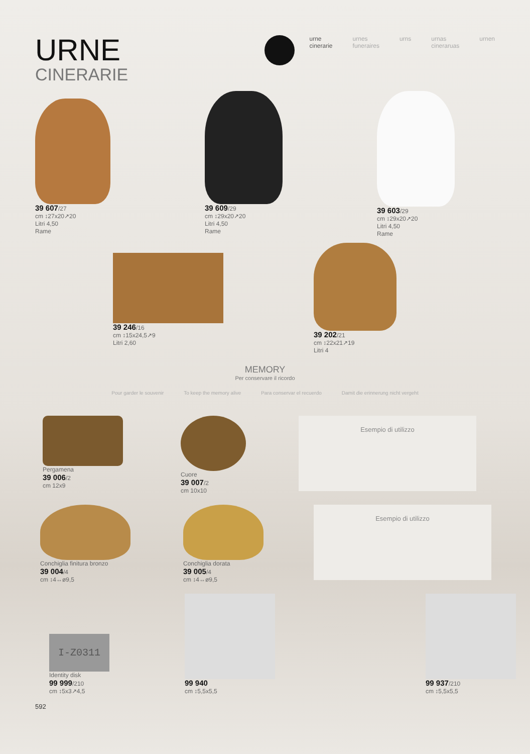URNE
CINERARIE
urne
cinerarie
urnes
funeraires
urns urnas
cineraruas
urnen
39 607/27
cm ↕27x20↗20
Litri 4,50
Rame
39 609/29
cm ↕29x20↗20
Litri 4,50
Rame
39 603/29
cm ↕29x20↗20
Litri 4,50
Rame
39 246/16
cm ↕15x24,5↗9
Litri 2,60
39 202/21
cm ↕22x21↗19
Litri 4
MEMORY
Per conservare il ricordo
Pour garder le souvenir To keep the memory alive Para conservar el recuerdo Damit die erinnerung nicht vergeht
Pergamena
39 006/2
cm 12x9
Cuore
39 007/2
cm 10x10
Esempio di utilizzo
Conchiglia finitura bronzo
39 004/4
cm ↕4↔ø9,5
Conchiglia dorata
39 005/4
cm ↕4↔ø9,5
Esempio di utilizzo
I-Z0311
Identity disk
99 999/210
cm ↕5x3↗4,5
99 940
cm ↕5,5x5,5
99 937/210
cm ↕5,5x5,5
592